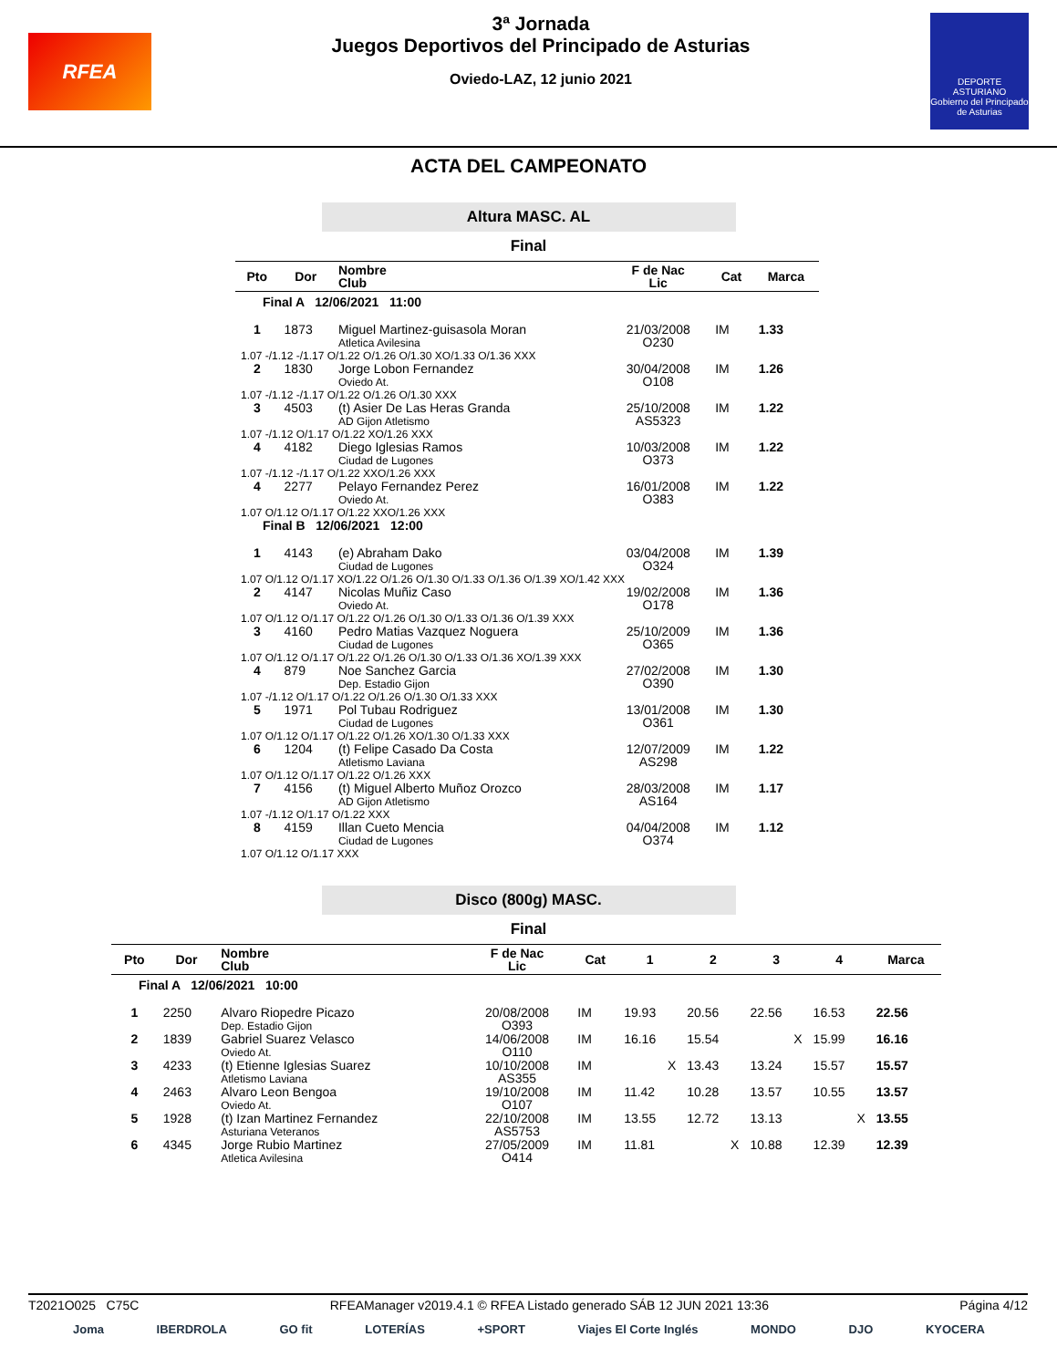RFEA
3ª Jornada
Juegos Deportivos del Principado de Asturias
Oviedo-LAZ, 12 junio 2021
DEPORTE ASTURIANO
Gobierno del Principado de Asturias
ACTA DEL CAMPEONATO
Altura MASC. AL
Final
| Pto | Dor | Nombre Club | F de Nac Lic | Cat | Marca |
| --- | --- | --- | --- | --- | --- |
| Final A 12/06/2021 11:00 | | | | | |
| 1 | 1873 | Miguel Martinez-guisasola Moran Atletica Avilesina | 21/03/2008 O230 | IM | 1.33 |
| 1.07 -/1.12 -/1.17 O/1.22 O/1.26 O/1.30 XO/1.33 O/1.36 XXX | | | | | |
| 2 | 1830 | Jorge Lobon Fernandez Oviedo At. | 30/04/2008 O108 | IM | 1.26 |
| 1.07 -/1.12 -/1.17 O/1.22 O/1.26 O/1.30 XXX | | | | | |
| 3 | 4503 | (t) Asier De Las Heras Granda AD Gijon Atletismo | 25/10/2008 AS5323 | IM | 1.22 |
| 1.07 -/1.12 O/1.17 O/1.22 XO/1.26 XXX | | | | | |
| 4 | 4182 | Diego Iglesias Ramos Ciudad de Lugones | 10/03/2008 O373 | IM | 1.22 |
| 1.07 -/1.12 -/1.17 O/1.22 XXO/1.26 XXX | | | | | |
| 4 | 2277 | Pelayo Fernandez Perez Oviedo At. | 16/01/2008 O383 | IM | 1.22 |
| 1.07 O/1.12 O/1.17 O/1.22 XXO/1.26 XXX | | | | | |
| Final B 12/06/2021 12:00 | | | | | |
| 1 | 4143 | (e) Abraham Dako Ciudad de Lugones | 03/04/2008 O324 | IM | 1.39 |
| 1.07 O/1.12 O/1.17 XO/1.22 O/1.26 O/1.30 O/1.33 O/1.36 O/1.39 XO/1.42 XXX | | | | | |
| 2 | 4147 | Nicolas Muñiz Caso Oviedo At. | 19/02/2008 O178 | IM | 1.36 |
| 1.07 O/1.12 O/1.17 O/1.22 O/1.26 O/1.30 O/1.33 O/1.36 O/1.39 XXX | | | | | |
| 3 | 4160 | Pedro Matias Vazquez Noguera Ciudad de Lugones | 25/10/2009 O365 | IM | 1.36 |
| 1.07 O/1.12 O/1.17 O/1.22 O/1.26 O/1.30 O/1.33 O/1.36 XO/1.39 XXX | | | | | |
| 4 | 879 | Noe Sanchez Garcia Dep. Estadio Gijon | 27/02/2008 O390 | IM | 1.30 |
| 1.07 -/1.12 O/1.17 O/1.22 O/1.26 O/1.30 O/1.33 XXX | | | | | |
| 5 | 1971 | Pol Tubau Rodriguez Ciudad de Lugones | 13/01/2008 O361 | IM | 1.30 |
| 1.07 O/1.12 O/1.17 O/1.22 O/1.26 XO/1.30 O/1.33 XXX | | | | | |
| 6 | 1204 | (t) Felipe Casado Da Costa Atletismo Laviana | 12/07/2009 AS298 | IM | 1.22 |
| 1.07 O/1.12 O/1.17 O/1.22 O/1.26 XXX | | | | | |
| 7 | 4156 | (t) Miguel Alberto Muñoz Orozco AD Gijon Atletismo | 28/03/2008 AS164 | IM | 1.17 |
| 1.07 -/1.12 O/1.17 O/1.22 XXX | | | | | |
| 8 | 4159 | Illan Cueto Mencia Ciudad de Lugones | 04/04/2008 O374 | IM | 1.12 |
| 1.07 O/1.12 O/1.17 XXX | | | | | |
Disco (800g) MASC.
Final
| Pto | Dor | Nombre Club | F de Nac Lic | Cat | 1 | 2 | 3 | 4 | Marca |
| --- | --- | --- | --- | --- | --- | --- | --- | --- | --- |
| Final A 12/06/2021 10:00 | | | | | | | | | |
| 1 | 2250 | Alvaro Riopedre Picazo Dep. Estadio Gijon | 20/08/2008 O393 | IM | 19.93 | 20.56 | 22.56 | 16.53 | 22.56 |
| 2 | 1839 | Gabriel Suarez Velasco Oviedo At. | 14/06/2008 O110 | IM | 16.16 | 15.54 | X | 15.99 | 16.16 |
| 3 | 4233 | (t) Etienne Iglesias Suarez Atletismo Laviana | 10/10/2008 AS355 | IM | X | 13.43 | 13.24 | 15.57 | 15.57 |
| 4 | 2463 | Alvaro Leon Bengoa Oviedo At. | 19/10/2008 O107 | IM | 11.42 | 10.28 | 13.57 | 10.55 | 13.57 |
| 5 | 1928 | (t) Izan Martinez Fernandez Asturiana Veteranos | 22/10/2008 AS5753 | IM | 13.55 | 12.72 | 13.13 | X | 13.55 |
| 6 | 4345 | Jorge Rubio Martinez Atletica Avilesina | 27/05/2009 O414 | IM | 11.81 | X | 10.88 | 12.39 | 12.39 |
T2021O025 C75C RFEAManager v2019.4.1 © RFEA Listado generado SÁB 12 JUN 2021 13:36 Página 4/12
Joma IBERDROLA GO fit LOTERÍAS +SPORT Viajes El Corte Inglés MONDO DJO KYOCERA